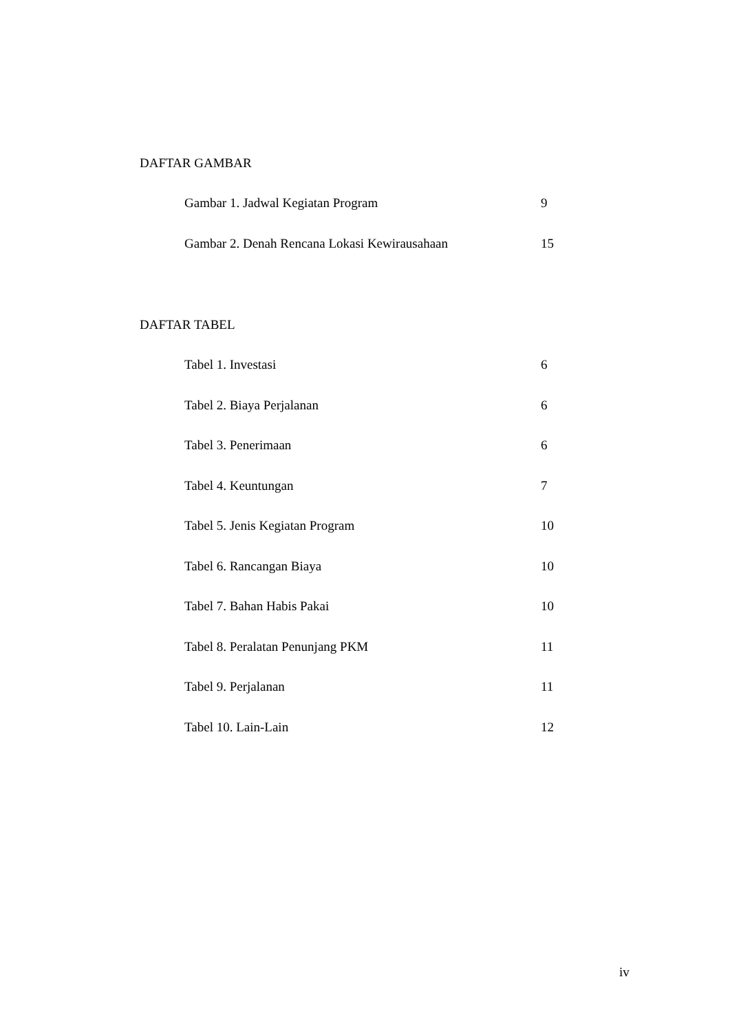DAFTAR GAMBAR
| Gambar 1. Jadwal Kegiatan Program | 9 |
| Gambar 2. Denah Rencana Lokasi Kewirausahaan | 15 |
DAFTAR TABEL
| Tabel 1. Investasi | 6 |
| Tabel 2. Biaya Perjalanan | 6 |
| Tabel 3. Penerimaan | 6 |
| Tabel 4. Keuntungan | 7 |
| Tabel 5. Jenis Kegiatan Program | 10 |
| Tabel 6. Rancangan Biaya | 10 |
| Tabel 7. Bahan Habis Pakai | 10 |
| Tabel 8. Peralatan Penunjang PKM | 11 |
| Tabel 9. Perjalanan | 11 |
| Tabel 10. Lain-Lain | 12 |
iv